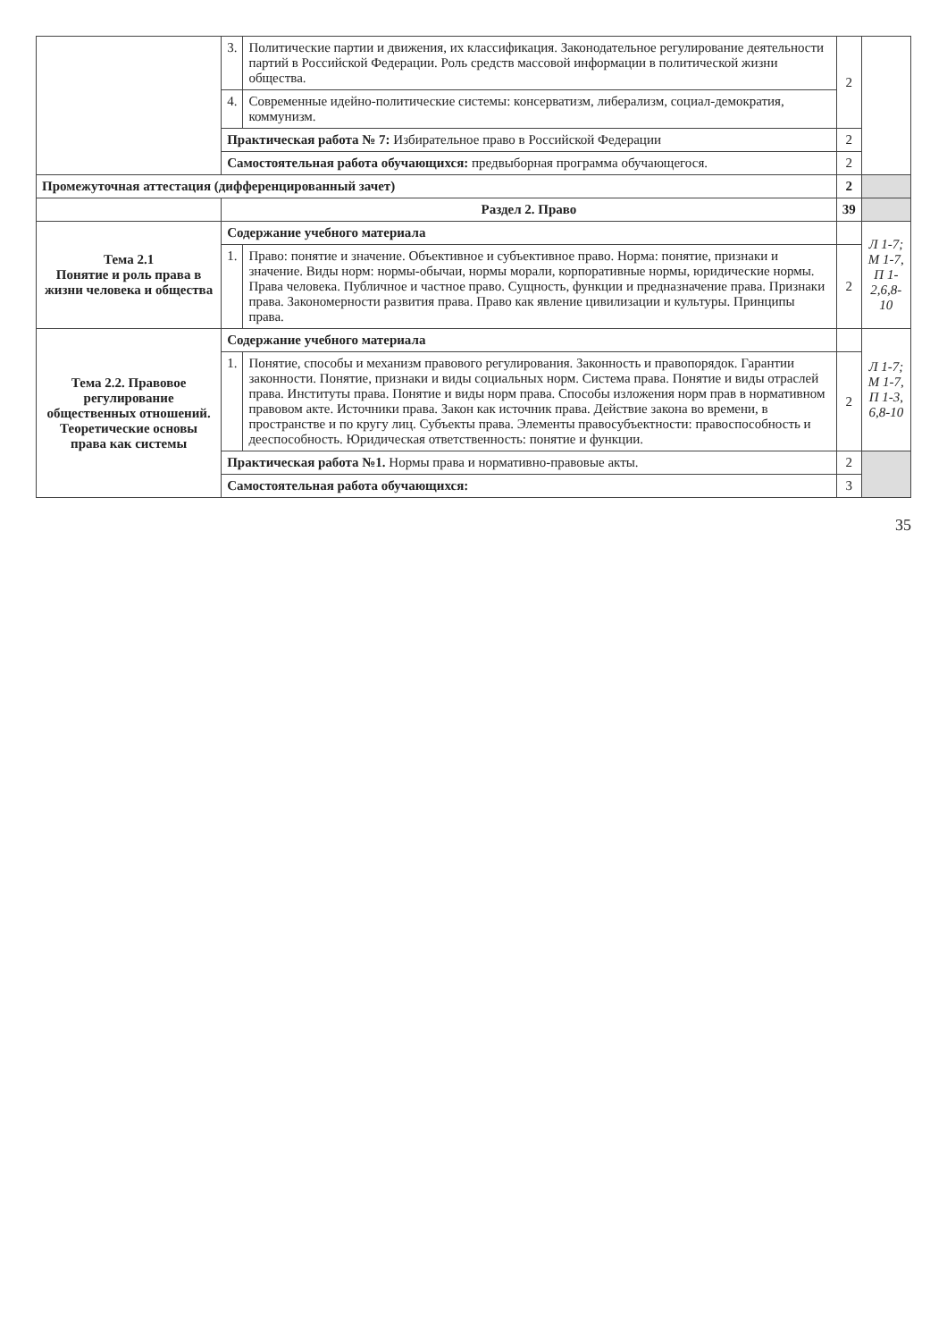| | 3. | Политические партии и движения, их классификация. Законодательное регулирование деятельности партий в Российской Федерации. Роль средств массовой информации в политической жизни общества. | 2 | |
| | 4. | Современные идейно-политические системы: консерватизм, либерализм, социал-демократия, коммунизм. | | |
| | Практическая работа № 7: Избирательное право в Российской Федерации | | 2 | |
| | Самостоятельная работа обучающихся: предвыборная программа обучающегося. | | 2 | |
| Промежуточная аттестация (дифференцированный зачет) | | | 2 | |
| | Раздел 2. Право | | 39 | |
| Тема 2.1 Понятие и роль права в жизни человека и общества | Содержание учебного материала | | | Л 1-7; М 1-7, П 1-2,6,8-10 |
| | 1. | Право: понятие и значение. Объективное и субъективное право. Норма: понятие, признаки и значение. Виды норм: нормы-обычаи, нормы морали, корпоративные нормы, юридические нормы. Права человека. Публичное и частное право. Сущность, функции и предназначение права. Признаки права. Закономерности развития права. Право как явление цивилизации и культуры. Принципы права. | 2 | |
| Тема 2.2. Правовое регулирование общественных отношений. Теоретические основы права как системы | Содержание учебного материала | | | Л 1-7; М 1-7, П 1-3, 6,8-10 |
| | 1. | Понятие, способы и механизм правового регулирования. Законность и правопорядок. Гарантии законности. Понятие, признаки и виды социальных норм. Система права. Понятие и виды отраслей права. Институты права. Понятие и виды норм права. Способы изложения норм прав в нормативном правовом акте. Источники права. Закон как источник права. Действие закона во времени, в пространстве и по кругу лиц. Субъекты права. Элементы правосубъектности: правоспособность и дееспособность. Юридическая ответственность: понятие и функции. | 2 | |
| | Практическая работа №1. Нормы права и нормативно-правовые акты. | | 2 | |
| | Самостоятельная работа обучающихся: | | 3 | |
35